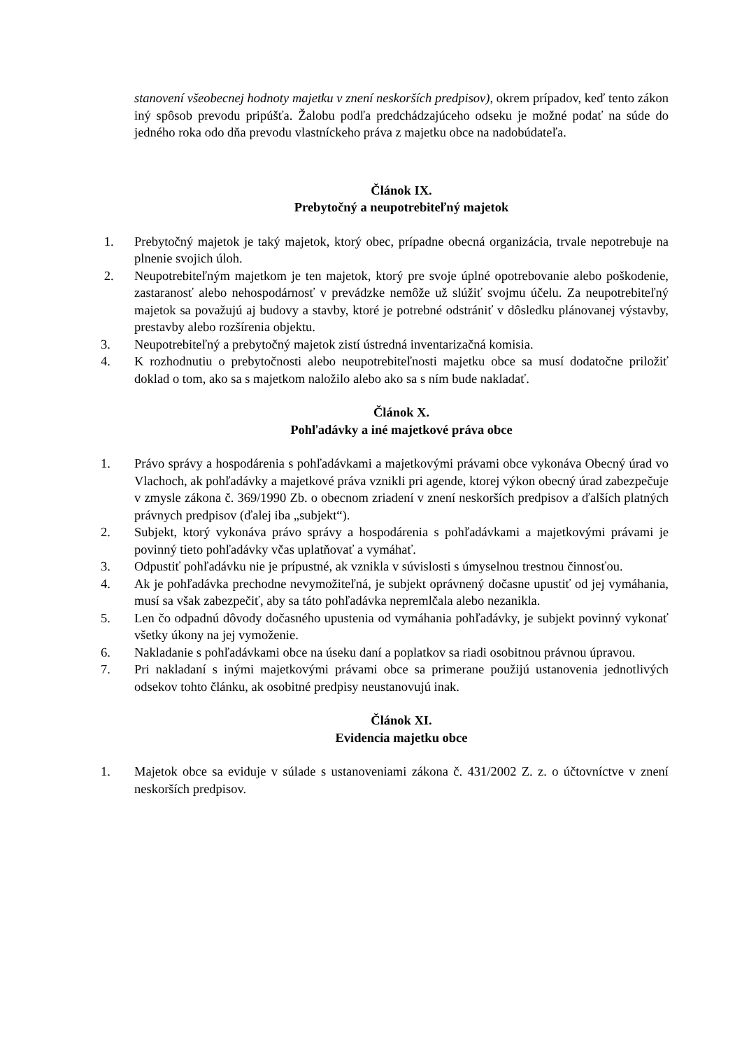stanovení všeobecnej hodnoty majetku v znení neskorších predpisov), okrem prípadov, keď tento zákon iný spôsob prevodu pripúšťa. Žalobu podľa predchádzajúceho odseku je možné podať na súde do jedného roka odo dňa prevodu vlastníckeho práva z majetku obce na nadobúdateľa.
Článok IX.
Prebytočný a neupotrebiteľný majetok
1. Prebytočný majetok je taký majetok, ktorý obec, prípadne obecná organizácia, trvale nepotrebuje na plnenie svojich úloh.
2. Neupotrebiteľným majetkom je ten majetok, ktorý pre svoje úplné opotrebovanie alebo poškodenie, zastaranosť alebo nehospodárnosť v prevádzke nemôže už slúžiť svojmu účelu. Za neupotrebiteľný majetok sa považujú aj budovy a stavby, ktoré je potrebné odstrániť v dôsledku plánovanej výstavby, prestavby alebo rozšírenia objektu.
3. Neupotrebiteľný a prebytočný majetok zistí ústredná inventarizačná komisia.
4. K rozhodnutiu o prebytočnosti alebo neupotrebiteľnosti majetku obce sa musí dodatočne priložiť doklad o tom, ako sa s majetkom naložilo alebo ako sa s ním bude nakladať.
Článok X.
Pohľadávky a iné majetkové práva obce
1. Právo správy a hospodárenia s pohľadávkami a majetkovými právami obce vykonáva Obecný úrad vo Vlachoch, ak pohľadávky a majetkové práva vznikli pri agende, ktorej výkon obecný úrad zabezpečuje v zmysle zákona č. 369/1990 Zb. o obecnom zriadení v znení neskorších predpisov a ďalších platných právnych predpisov (ďalej iba „subjekt“).
2. Subjekt, ktorý vykonáva právo správy a hospodárenia s pohľadávkami a majetkovými právami je povinný tieto pohľadávky včas uplatňovať a vymáhať.
3. Odpustiť pohľadávku nie je prípustné, ak vznikla v súvislosti s úmyselnou trestnou činnosťou.
4. Ak je pohľadávka prechodne nevymožiteľná, je subjekt oprávnený dočasne upustiť od jej vymáhania, musí sa však zabezpečiť, aby sa táto pohľadávka nepremlčala alebo nezanikla.
5. Len čo odpadnú dôvody dočasného upustenia od vymáhania pohľadávky, je subjekt povinný vykonať všetky úkony na jej vymoženie.
6. Nakladanie s pohľadávkami obce na úseku daní a poplatkov sa riadi osobitnou právnou úpravou.
7. Pri nakladaní s inými majetkovými právami obce sa primerane použijú ustanovenia jednotlivých odsekov tohto článku, ak osobitné predpisy neustanovujú inak.
Článok XI.
Evidencia majetku obce
1. Majetok obce sa eviduje v súlade s ustanoveniami zákona č. 431/2002 Z. z. o účtovníctve v znení neskorších predpisov.